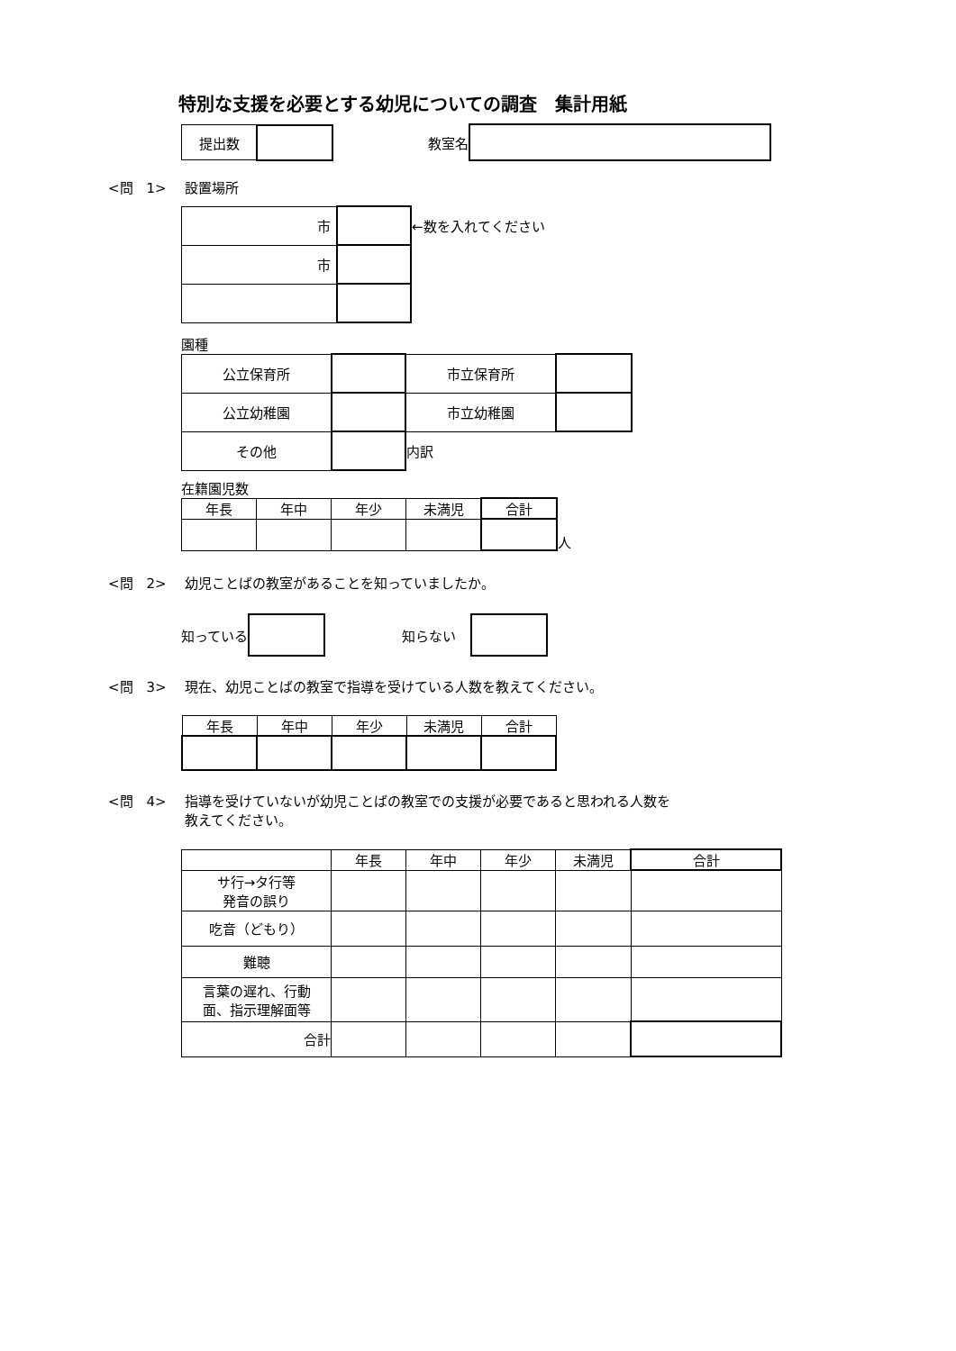特別な支援を必要とする幼児についての調査　集計用紙
| 提出数 | |
教室名
<問　1> 設置場所
| 市 | |
| 市 | |
←数を入れてください
園種
| 公立保育所 | | 市立保育所 | |
| 公立幼稚園 | | 市立幼稚園 | |
| その他 | | 内訳 | |
在籍園児数
| 年長 | 年中 | 年少 | 未満児 | 合計 |
人
<問　2> 幼児ことばの教室があることを知っていましたか。
知っている 知らない
<問　3> 現在、幼児ことばの教室で指導を受けている人数を教えてください。
| 年長 | 年中 | 年少 | 未満児 | 合計 |
<問　4> 指導を受けていないが幼児ことばの教室での支援が必要であると思われる人数を
教えてください。
| | 年長 | 年中 | 年少 | 未満児 | 合計 |
| サ行→タ行等 発音の誤り | | | | | |
| 吃音（どもり） | | | | | |
| 難聴 | | | | | |
| 言葉の遅れ、行動 面、指示理解面等 | | | | | |
| 合計 | | | | | |